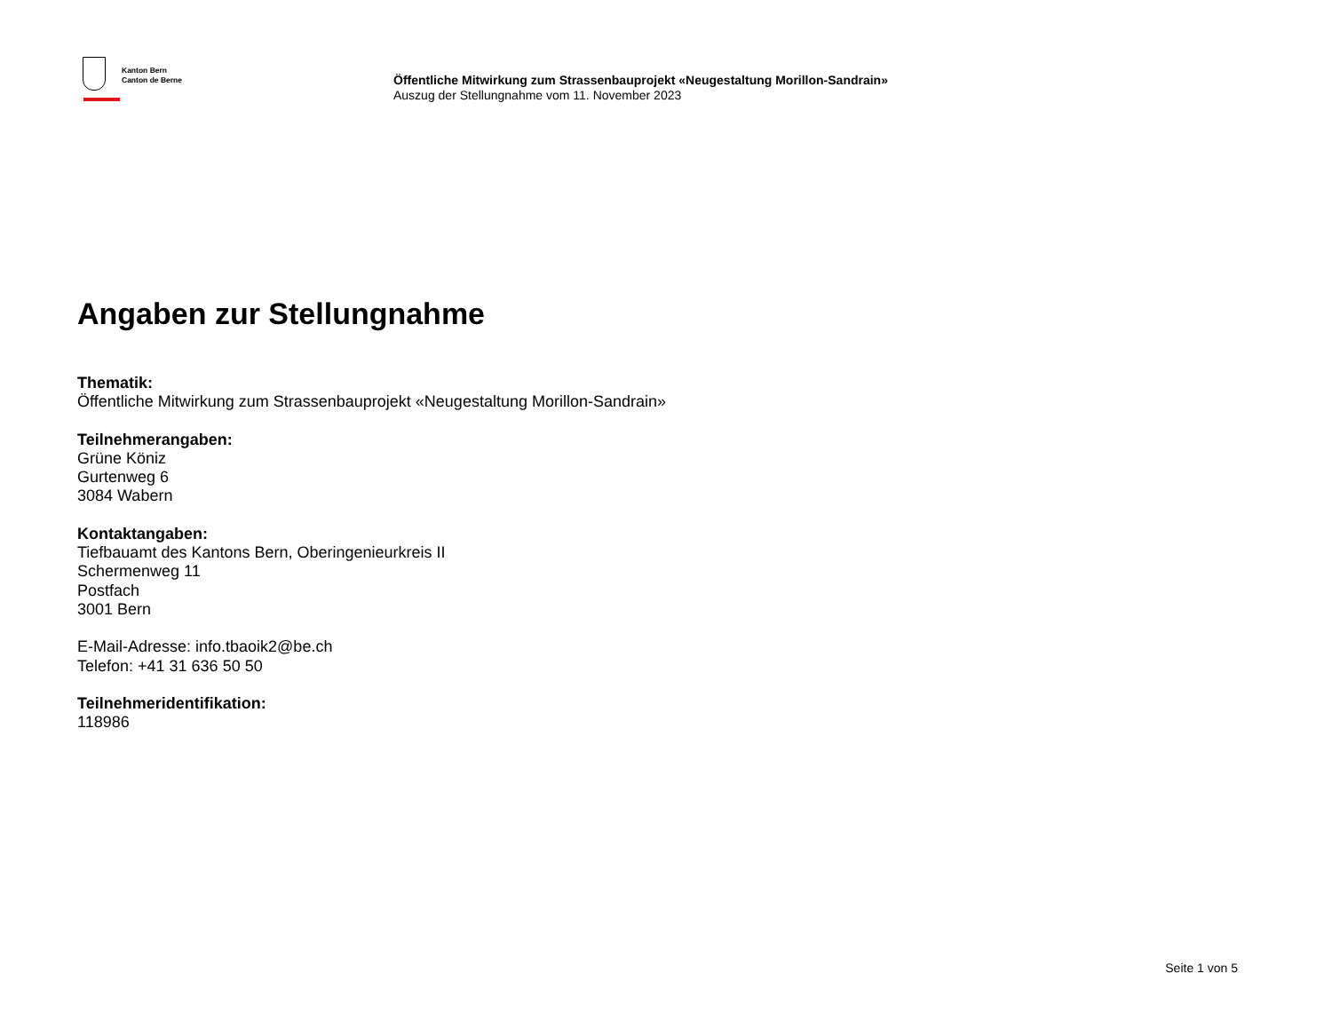Kanton Bern
Canton de Berne
Öffentliche Mitwirkung zum Strassenbauprojekt «Neugestaltung Morillon-Sandrain»
Auszug der Stellungnahme vom 11. November 2023
Angaben zur Stellungnahme
Thematik:
Öffentliche Mitwirkung zum Strassenbauprojekt «Neugestaltung Morillon-Sandrain»
Teilnehmerangaben:
Grüne Köniz
Gurtenweg 6
3084 Wabern
Kontaktangaben:
Tiefbauamt des Kantons Bern, Oberingenieurkreis II
Schermenweg 11
Postfach
3001 Bern
E-Mail-Adresse: info.tbaoik2@be.ch
Telefon: +41 31 636 50 50
Teilnehmeridentifikation:
118986
Seite 1 von 5